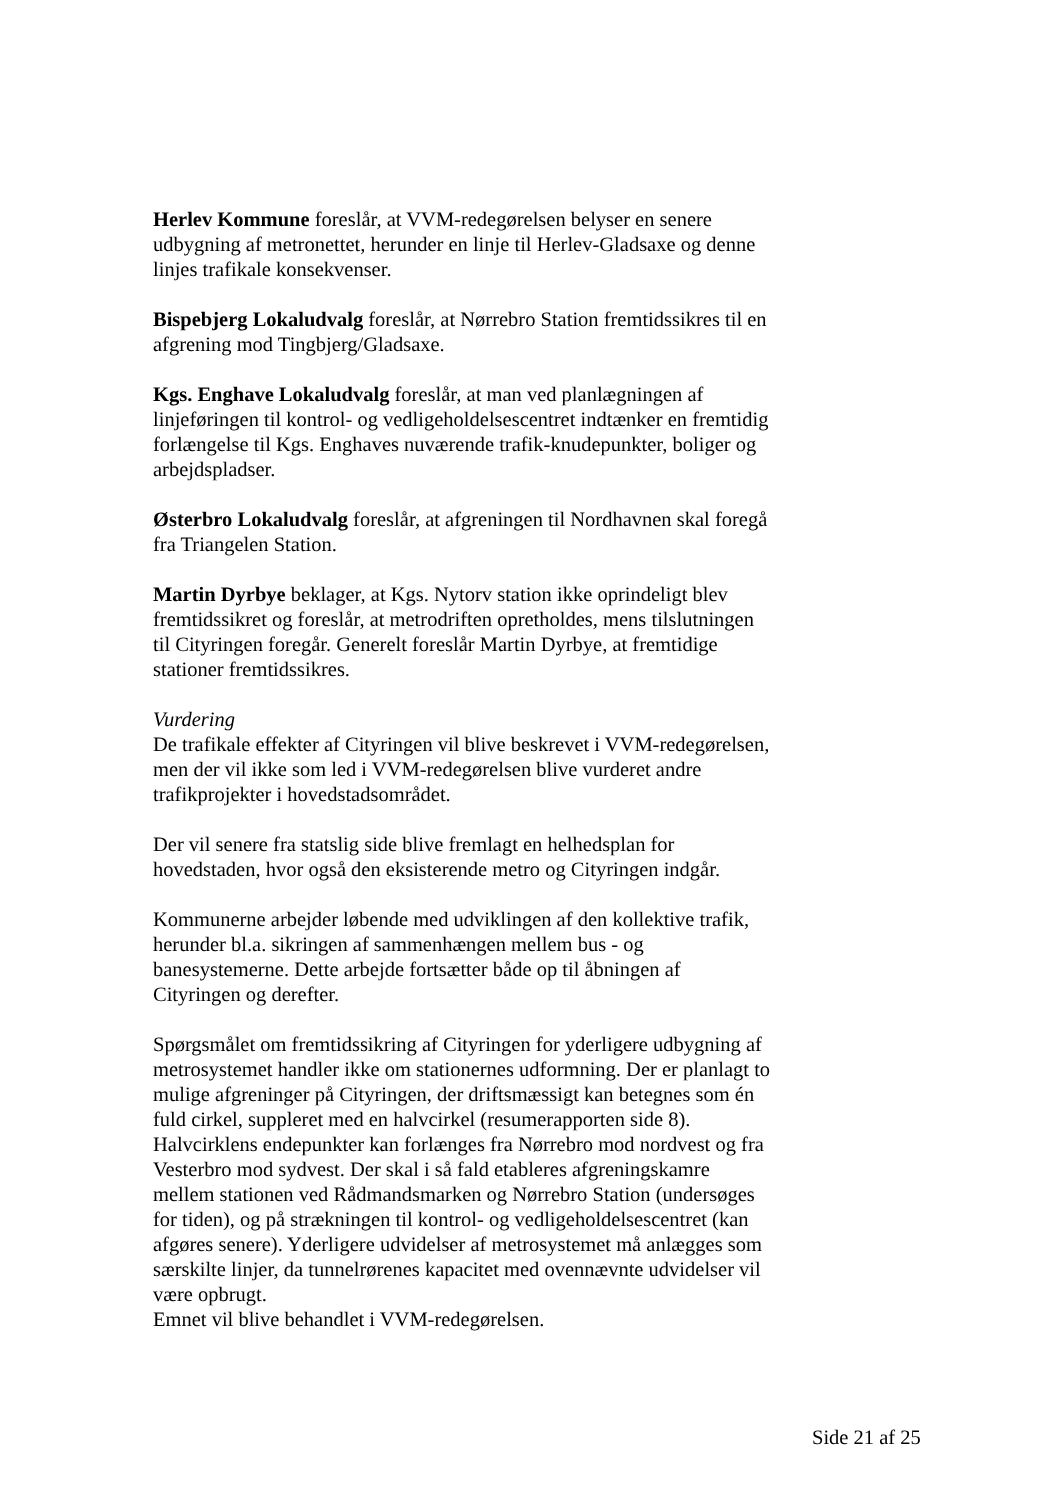Herlev Kommune foreslår, at VVM-redegørelsen belyser en senere udbygning af metronettet, herunder en linje til Herlev-Gladsaxe og denne linjes trafikale konsekvenser.
Bispebjerg Lokaludvalg foreslår, at Nørrebro Station fremtidssikres til en afgrening mod Tingbjerg/Gladsaxe.
Kgs. Enghave Lokaludvalg foreslår, at man ved planlægningen af linjeføringen til kontrol- og vedligeholdelsescentret indtænker en fremtidig forlængelse til Kgs. Enghaves nuværende trafik-knudepunkter, boliger og arbejdspladser.
Østerbro Lokaludvalg foreslår, at afgreningen til Nordhavnen skal foregå fra Triangelen Station.
Martin Dyrbye beklager, at Kgs. Nytorv station ikke oprindeligt blev fremtidssikret og foreslår, at metrodriften opretholdes, mens tilslutningen til Cityringen foregår. Generelt foreslår Martin Dyrbye, at fremtidige stationer fremtidssikres.
Vurdering
De trafikale effekter af Cityringen vil blive beskrevet i VVM-redegørelsen, men der vil ikke som led i VVM-redegørelsen blive vurderet andre trafikprojekter i hovedstadsområdet.
Der vil senere fra statslig side blive fremlagt en helhedsplan for hovedstaden, hvor også den eksisterende metro og Cityringen indgår.
Kommunerne arbejder løbende med udviklingen af den kollektive trafik, herunder bl.a. sikringen af sammenhængen mellem bus - og banesystemerne. Dette arbejde fortsætter både op til åbningen af Cityringen og derefter.
Spørgsmålet om fremtidssikring af Cityringen for yderligere udbygning af metrosystemet handler ikke om stationernes udformning. Der er planlagt to mulige afgreninger på Cityringen, der driftsmæssigt kan betegnes som én fuld cirkel, suppleret med en halvcirkel (resumerapporten side 8). Halvcirklens endepunkter kan forlænges fra Nørrebro mod nordvest og fra Vesterbro mod sydvest. Der skal i så fald etableres afgreningskamre mellem stationen ved Rådmandsmarken og Nørrebro Station (undersøges for tiden), og på strækningen til kontrol- og vedligeholdelsescentret (kan afgøres senere). Yderligere udvidelser af metrosystemet må anlægges som særskilte linjer, da tunnelrørenes kapacitet med ovennævnte udvidelser vil være opbrugt.
Emnet vil blive behandlet i VVM-redegørelsen.
Side 21 af 25